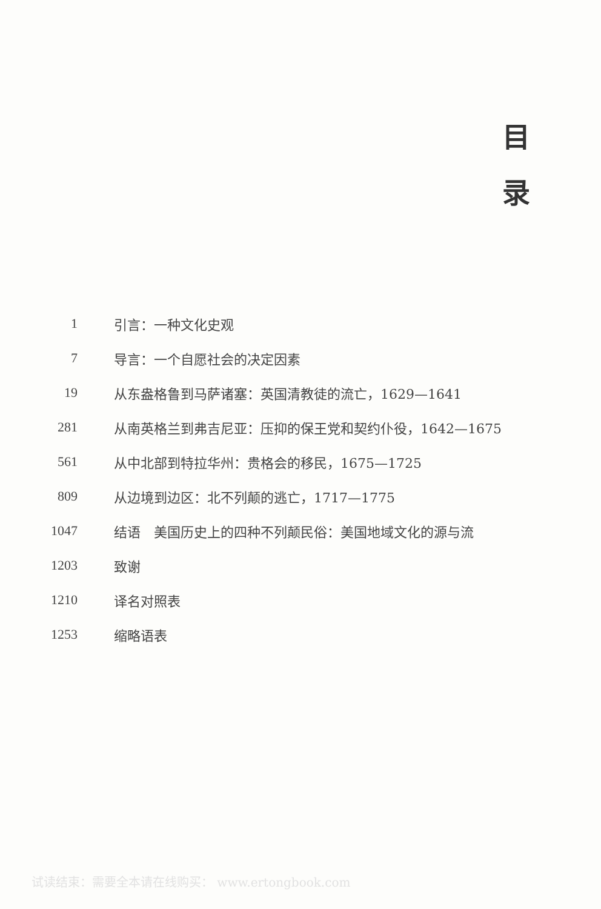目
录
1 引言：一种文化史观
7 导言：一个自愿社会的决定因素
19 从东盎格鲁到马萨诸塞：英国清教徒的流亡，1629—1641
281 从南英格兰到弗吉尼亚：压抑的保王党和契约仆役，1642—1675
561 从中北部到特拉华州：贵格会的移民，1675—1725
809 从边境到边区：北不列颠的逃亡，1717—1775
1047 结语　美国历史上的四种不列颠民俗：美国地域文化的源与流
1203 致谢
1210 译名对照表
1253 缩略语表
试读结束：需要全本请在线购买： www.ertongbook.com